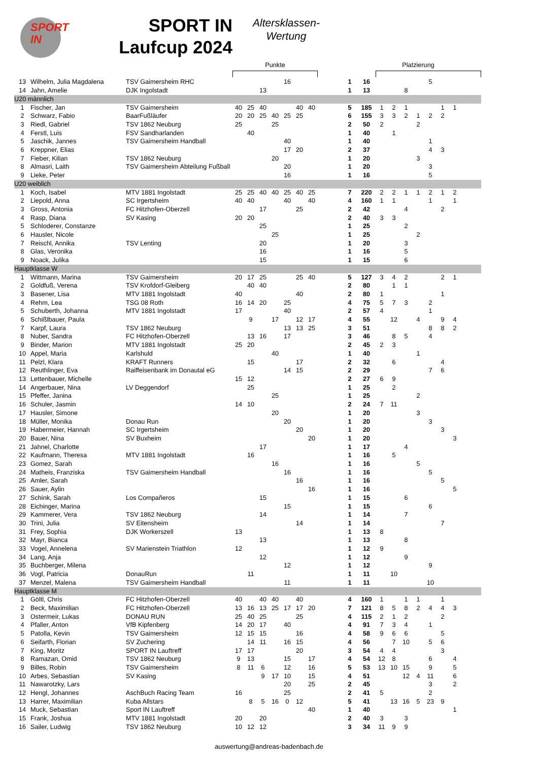SPORT
IN
SPORT IN
Laufcup 2024
Altersklassen-
Wertung
| | | | Punkte | | | | | | | | | | Platzierung | | | | | | | |
| 13 | Wilhelm, Julia Magdalena | TSV Gaimersheim RHC | | | | | 16 | | | | 1 | 16 | | | | | 5 | | | |
| 14 | Jahn, Amelie | DJK Ingolstadt | | | 13 | | | | | | 1 | 13 | | | 8 | | | | | |
| U20 männlich | | | | | | | | | | | | | | | | | | | | |
| 1 | Fischer, Jan | TSV Gaimersheim | 40 | 25 | 40 | | | 40 | 40 | | 5 | 185 | 1 | 2 | 1 | | | 1 | 1 | |
| 2 | Schwarz, Fabio | BaarFußläufer | 20 | 20 | 25 | 40 | 25 | 25 | | | 6 | 155 | 3 | 3 | 2 | 1 | 2 | 2 | | |
| 3 | Riedl, Gabriel | TSV 1862 Neuburg | 25 | | | 25 | | | | | 2 | 50 | 2 | | | 2 | | | | |
| 4 | Ferstl, Luis | FSV Sandharlanden | | 40 | | | | | | | 1 | 40 | | 1 | | | | | | |
| 5 | Jaschik, Jannes | TSV Gaimersheim Handball | | | | | 40 | | | | 1 | 40 | | | | | 1 | | | |
| 6 | Kreppner, Elias | | | | | | 17 | 20 | | | 2 | 37 | | | | | 4 | 3 | | |
| 7 | Fieber, Kilian | TSV 1862 Neuburg | | | | 20 | | | | | 1 | 20 | | | | 3 | | | | |
| 8 | Almasri, Laith | TSV Gaimersheim Abteilung Fußball | | | | | 20 | | | | 1 | 20 | | | | | 3 | | | |
| 9 | Lieke, Peter | | | | | | 16 | | | | 1 | 16 | | | | | 5 | | | |
| U20 weiblich | | | | | | | | | | | | | | | | | | | | |
| 1 | Koch, Isabel | MTV 1881 Ingolstadt | 25 | 25 | 40 | 40 | 25 | 40 | 25 | | 7 | 220 | 2 | 2 | 1 | 1 | 2 | 1 | 2 | |
| 2 | Liepold, Anna | SC Irgertsheim | 40 | 40 | | | 40 | | 40 | | 4 | 160 | 1 | 1 | | | 1 | | 1 | |
| 3 | Gross, Antonia | FC Hitzhofen-Oberzell | | | 17 | | | 25 | | | 2 | 42 | | | 4 | | | 2 | | |
| 4 | Rasp, Diana | SV Kasing | 20 | 20 | | | | | | | 2 | 40 | 3 | 3 | | | | | | |
| 5 | Schloderer, Constanze | | | | 25 | | | | | | 1 | 25 | | | 2 | | | | | |
| 6 | Hausler, Nicole | | | | | 25 | | | | | 1 | 25 | | | | 2 | | | | |
| 7 | Reischl, Annika | TSV Lenting | | | 20 | | | | | | 1 | 20 | | | 3 | | | | | |
| 8 | Glas, Veronika | | | | 16 | | | | | | 1 | 16 | | | 5 | | | | | |
| 9 | Noack, Julika | | | | 15 | | | | | | 1 | 15 | | | 6 | | | | | |
| Hauptklasse W | | | | | | | | | | | | | | | | | | | | |
| 1 | Wittmann, Marina | TSV Gaimersheim | 20 | 17 | 25 | | | 25 | 40 | | 5 | 127 | 3 | 4 | 2 | | | 2 | 1 | |
| 2 | Goldfuß, Verena | TSV Krofdorf-Gleiberg | | 40 | 40 | | | | | | 2 | 80 | | 1 | 1 | | | | | |
| 3 | Basener, Lisa | MTV 1881 Ingolstadt | 40 | | | | | 40 | | | 2 | 80 | 1 | | | | | 1 | | |
| 4 | Rehm, Lea | TSG 08 Roth | 16 | 14 | 20 | | 25 | | | | 4 | 75 | 5 | 7 | 3 | | 2 | | | |
| 5 | Schuberth, Johanna | MTV 1881 Ingolstadt | 17 | | | | 40 | | | | 2 | 57 | 4 | | | | 1 | | | |
| 6 | Schißlbauer, Paula | | | 9 | | 17 | | 12 | 17 | | 4 | 55 | | 12 | | 4 | | 9 | 4 | |
| 7 | Karpf, Laura | TSV 1862 Neuburg | | | | | 13 | 13 | 25 | | 3 | 51 | | | | | 8 | 8 | 2 | |
| 8 | Nuber, Sandra | FC Hitzhofen-Oberzell | | 13 | 16 | | 17 | | | | 3 | 46 | | 8 | 5 | | 4 | | | |
| 9 | Binder, Marion | MTV 1881 Ingolstadt | 25 | 20 | | | | | | | 2 | 45 | 2 | 3 | | | | | | |
| 10 | Appel, Maria | Karlshuld | | | | 40 | | | | | 1 | 40 | | | | 1 | | | | |
| 11 | Pelzl, Klara | KRAFT Runners | | 15 | | | | 17 | | | 2 | 32 | | 6 | | | | 4 | | |
| 12 | Reuthlinger, Eva | Raiffeisenbank im Donautal eG | | | | | 14 | 15 | | | 2 | 29 | | | | | 7 | 6 | | |
| 13 | Lettenbauer, Michelle | | 15 | 12 | | | | | | | 2 | 27 | 6 | 9 | | | | | | |
| 14 | Angerbauer, Nina | LV Deggendorf | | 25 | | | | | | | 1 | 25 | | 2 | | | | | | |
| 15 | Pfeffer, Janina | | | | | 25 | | | | | 1 | 25 | | | | 2 | | | | |
| 16 | Schuler, Jasmin | | 14 | 10 | | | | | | | 2 | 24 | 7 | 11 | | | | | | |
| 17 | Hausler, Simone | | | | | 20 | | | | | 1 | 20 | | | | 3 | | | | |
| 18 | Müller, Monika | Donau Run | | | | | 20 | | | | 1 | 20 | | | | | 3 | | | |
| 19 | Habermeier, Hannah | SC Irgertsheim | | | | | | 20 | | | 1 | 20 | | | | | | 3 | | |
| 20 | Bauer, Nina | SV Buxheim | | | | | | | 20 | | 1 | 20 | | | | | | | 3 | |
| 21 | Jahnel, Charlotte | | | | 17 | | | | | | 1 | 17 | | | 4 | | | | | |
| 22 | Kaufmann, Theresa | MTV 1881 Ingolstadt | | 16 | | | | | | | 1 | 16 | | 5 | | | | | | |
| 23 | Gomez, Sarah | | | | | 16 | | | | | 1 | 16 | | | | 5 | | | | |
| 24 | Matheis, Franziska | TSV Gaimersheim Handball | | | | | 16 | | | | 1 | 16 | | | | | 5 | | | |
| 25 | Amler, Sarah | | | | | | | 16 | | | 1 | 16 | | | | | | 5 | | |
| 26 | Sauer, Aylin | | | | | | | | 16 | | 1 | 16 | | | | | | | 5 | |
| 27 | Schink, Sarah | Los Compañeros | | | 15 | | | | | | 1 | 15 | | | 6 | | | | | |
| 28 | Eichinger, Marina | | | | | | 15 | | | | 1 | 15 | | | | | 6 | | | |
| 29 | Kammerer, Vera | TSV 1862 Neuburg | | | 14 | | | | | | 1 | 14 | | | 7 | | | | | |
| 30 | Trini, Julia | SV Eitensheim | | | | | | 14 | | | 1 | 14 | | | | | | 7 | | |
| 31 | Frey, Sophia | DJK Workerszell | 13 | | | | | | | | 1 | 13 | 8 | | | | | | | |
| 32 | Mayr, Bianca | | | | 13 | | | | | | 1 | 13 | | | 8 | | | | | |
| 33 | Vogel, Annelena | SV Marienstein Triathlon | 12 | | | | | | | | 1 | 12 | 9 | | | | | | | |
| 34 | Lang, Anja | | | | 12 | | | | | | 1 | 12 | | | 9 | | | | | |
| 35 | Buchberger, Milena | | | | | | 12 | | | | 1 | 12 | | | | | 9 | | | |
| 36 | Vogl, Patricia | DonauRun | | 11 | | | | | | | 1 | 11 | | 10 | | | | | | |
| 37 | Menzel, Malena | TSV Gaimersheim Handball | | | | | 11 | | | | 1 | 11 | | | | | 10 | | | |
| Hauptklasse M | | | | | | | | | | | | | | | | | | | | |
| 1 | Göltl, Chris | FC Hitzhofen-Oberzell | 40 | | 40 | 40 | | 40 | | | 4 | 160 | 1 | | 1 | 1 | | 1 | | |
| 2 | Beck, Maximilian | FC Hitzhofen-Oberzell | 13 | 16 | 13 | 25 | 17 | 17 | 20 | | 7 | 121 | 8 | 5 | 8 | 2 | 4 | 4 | 3 | |
| 3 | Ostermeir, Lukas | DONAU RUN | 25 | 40 | 25 | | | 25 | | | 4 | 115 | 2 | 1 | 2 | | | 2 | | |
| 4 | Pfaller, Anton | VfB Kipfenberg | 14 | 20 | 17 | | 40 | | | | 4 | 91 | 7 | 3 | 4 | | 1 | | | |
| 5 | Patolla, Kevin | TSV Gaimersheim | 12 | 15 | 15 | | | 16 | | | 4 | 58 | 9 | 6 | 6 | | | 5 | | |
| 6 | Seifarth, Florian | SV Zuchering | | 14 | 11 | | 16 | 15 | | | 4 | 56 | | 7 | 10 | | 5 | 6 | | |
| 7 | King, Moritz | SPORT IN Lauftreff | 17 | 17 | | | | 20 | | | 3 | 54 | 4 | 4 | | | | 3 | | |
| 8 | Ramazan, Omid | TSV 1862 Neuburg | 9 | 13 | | | 15 | | 17 | | 4 | 54 | 12 | 8 | | | 6 | | 4 | |
| 9 | Billes, Robin | TSV Gaimersheim | 8 | 11 | 6 | | 12 | | 16 | | 5 | 53 | 13 | 10 | 15 | | 9 | | 5 | |
| 10 | Arbes, Sebastian | SV Kasing | | | 9 | 17 | 10 | | 15 | | 4 | 51 | | | 12 | 4 | 11 | | 6 | |
| 11 | Nawarotzky, Lars | | | | | | 20 | | 25 | | 2 | 45 | | | | | 3 | | 2 | |
| 12 | Hengl, Johannes | AschBuch Racing Team | 16 | | | | 25 | | | | 2 | 41 | 5 | | | | 2 | | | |
| 13 | Harrer, Maximilian | Kuba Allstars | | 8 | 5 | 16 | 0 | 12 | | | 5 | 41 | | 13 | 16 | 5 | 23 | 9 | | |
| 14 | Muck, Sebastian | Sport IN Lauftreff | | | | | | | 40 | | 1 | 40 | | | | | | | 1 | |
| 15 | Frank, Joshua | MTV 1881 Ingolstadt | 20 | | 20 | | | | | | 2 | 40 | 3 | | 3 | | | | | |
| 16 | Sailer, Ludwig | TSV 1862 Neuburg | 10 | 12 | 12 | | | | | | 3 | 34 | 11 | 9 | 9 | | | | | |
auswertung@andreas-badenbach.de